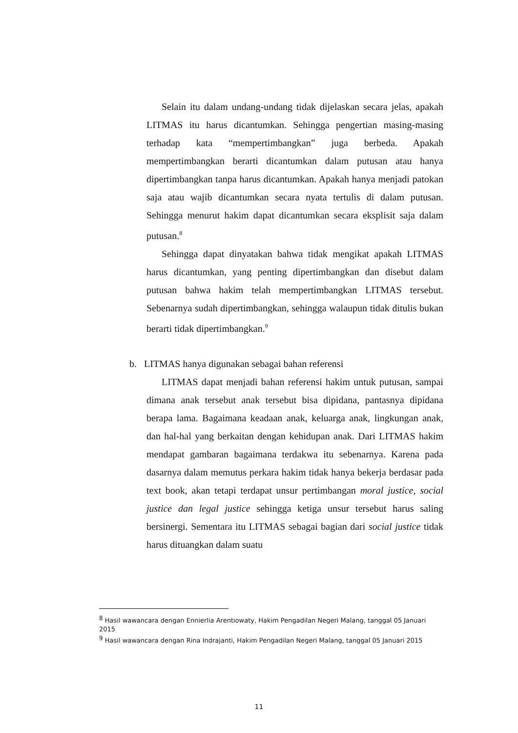Selain itu dalam undang-undang tidak dijelaskan secara jelas, apakah LITMAS itu harus dicantumkan. Sehingga pengertian masing-masing terhadap kata “mempertimbangkan” juga berbeda. Apakah mempertimbangkan berarti dicantumkan dalam putusan atau hanya dipertimbangkan tanpa harus dicantumkan. Apakah hanya menjadi patokan saja atau wajib dicantumkan secara nyata tertulis di dalam putusan. Sehingga menurut hakim dapat dicantumkan secara eksplisit saja dalam putusan.<sup>8</sup>
Sehingga dapat dinyatakan bahwa tidak mengikat apakah LITMAS harus dicantumkan, yang penting dipertimbangkan dan disebut dalam putusan bahwa hakim telah mempertimbangkan LITMAS tersebut. Sebenarnya sudah dipertimbangkan, sehingga walaupun tidak ditulis bukan berarti tidak dipertimbangkan.<sup>9</sup>
b. LITMAS hanya digunakan sebagai bahan referensi
LITMAS dapat menjadi bahan referensi hakim untuk putusan, sampai dimana anak tersebut anak tersebut bisa dipidana, pantasnya dipidana berapa lama. Bagaimana keadaan anak, keluarga anak, lingkungan anak, dan hal-hal yang berkaitan dengan kehidupan anak. Dari LITMAS hakim mendapat gambaran bagaimana terdakwa itu sebenarnya. Karena pada dasarnya dalam memutus perkara hakim tidak hanya bekerja berdasar pada text book, akan tetapi terdapat unsur pertimbangan moral justice, social justice dan legal justice sehingga ketiga unsur tersebut harus saling bersinergi. Sementara itu LITMAS sebagai bagian dari social justice tidak harus dituangkan dalam suatu
<sup>8</sup> Hasil wawancara dengan Ennierlia Arentiowaty, Hakim Pengadilan Negeri Malang, tanggal 05 Januari 2015
<sup>9</sup> Hasil wawancara dengan Rina Indrajanti, Hakim Pengadilan Negeri Malang, tanggal 05 Januari 2015
11